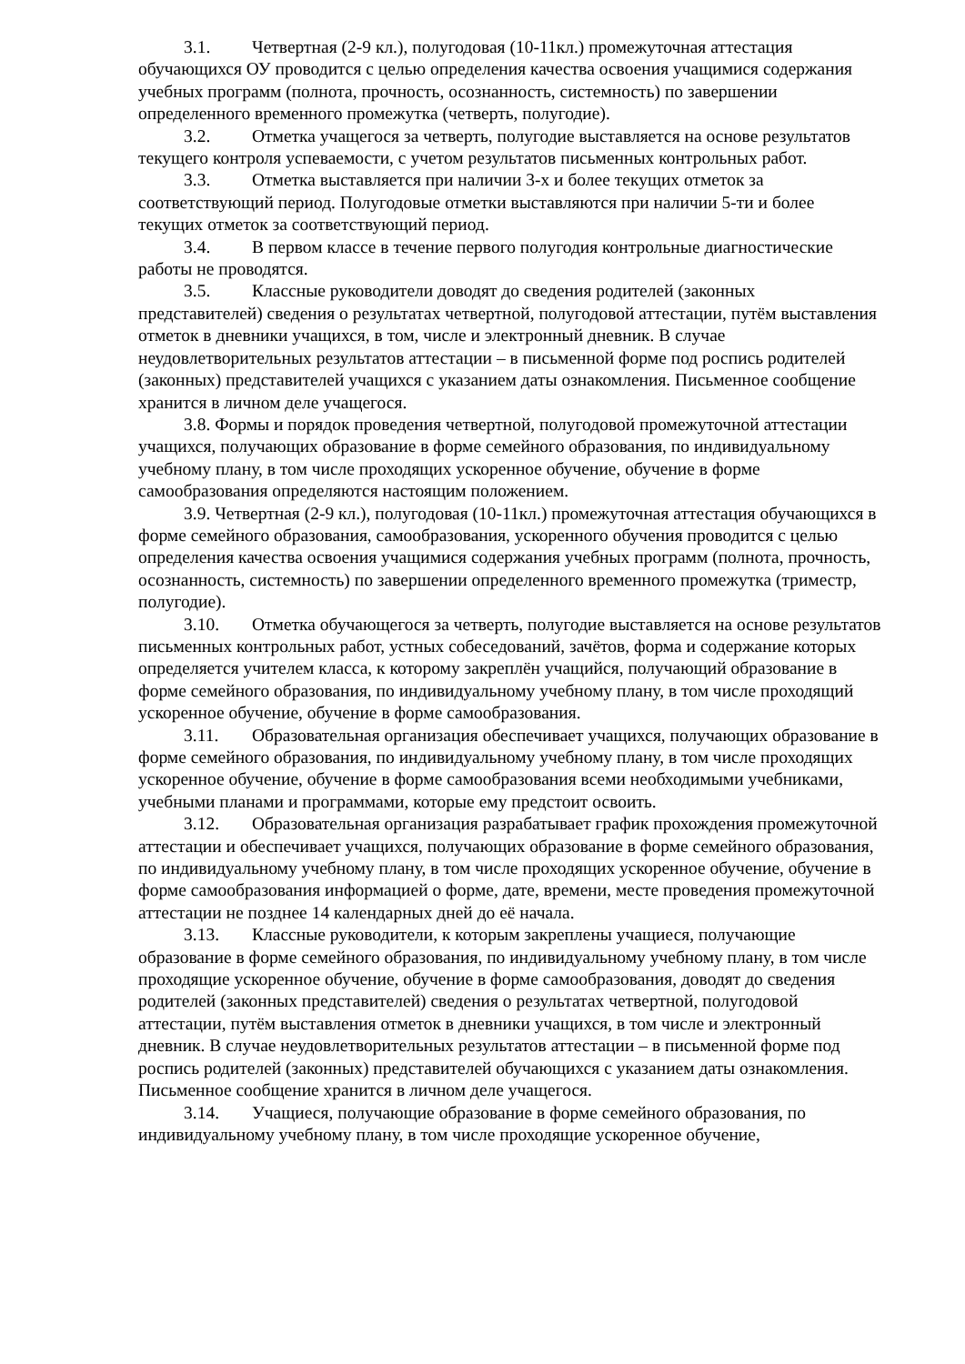3.1. Четвертная (2-9 кл.), полугодовая (10-11кл.) промежуточная аттестация обучающихся ОУ проводится с целью определения качества освоения учащимися содержания учебных программ (полнота, прочность, осознанность, системность) по завершении определенного временного промежутка (четверть, полугодие).
3.2. Отметка учащегося за четверть, полугодие выставляется на основе результатов текущего контроля успеваемости, с учетом результатов письменных контрольных работ.
3.3. Отметка выставляется при наличии 3-х и более текущих отметок за соответствующий период. Полугодовые отметки выставляются при наличии 5-ти и более текущих отметок за соответствующий период.
3.4. В первом классе в течение первого полугодия контрольные диагностические работы не проводятся.
3.5. Классные руководители доводят до сведения родителей (законных представителей) сведения о результатах четвертной, полугодовой аттестации, путём выставления отметок в дневники учащихся, в том, числе и электронный дневник. В случае неудовлетворительных результатов аттестации – в письменной форме под роспись родителей (законных) представителей учащихся с указанием даты ознакомления. Письменное сообщение хранится в личном деле учащегося.
3.8. Формы и порядок проведения четвертной, полугодовой промежуточной аттестации учащихся, получающих образование в форме семейного образования, по индивидуальному учебному плану, в том числе проходящих ускоренное обучение, обучение в форме самообразования определяются настоящим положением.
3.9. Четвертная (2-9 кл.), полугодовая (10-11кл.) промежуточная аттестация обучающихся в форме семейного образования, самообразования, ускоренного обучения проводится с целью определения качества освоения учащимися содержания учебных программ (полнота, прочность, осознанность, системность) по завершении определенного временного промежутка (триместр, полугодие).
3.10. Отметка обучающегося за четверть, полугодие выставляется на основе результатов письменных контрольных работ, устных собеседований, зачётов, форма и содержание которых определяется учителем класса, к которому закреплён учащийся, получающий образование в форме семейного образования, по индивидуальному учебному плану, в том числе проходящий ускоренное обучение, обучение в форме самообразования.
3.11. Образовательная организация обеспечивает учащихся, получающих образование в форме семейного образования, по индивидуальному учебному плану, в том числе проходящих ускоренное обучение, обучение в форме самообразования всеми необходимыми учебниками, учебными планами и программами, которые ему предстоит освоить.
3.12. Образовательная организация разрабатывает график прохождения промежуточной аттестации и обеспечивает учащихся, получающих образование в форме семейного образования, по индивидуальному учебному плану, в том числе проходящих ускоренное обучение, обучение в форме самообразования информацией о форме, дате, времени, месте проведения промежуточной аттестации не позднее 14 календарных дней до её начала.
3.13. Классные руководители, к которым закреплены учащиеся, получающие образование в форме семейного образования, по индивидуальному учебному плану, в том числе проходящие ускоренное обучение, обучение в форме самообразования, доводят до сведения родителей (законных представителей) сведения о результатах четвертной, полугодовой аттестации, путём выставления отметок в дневники учащихся, в том числе и электронный дневник. В случае неудовлетворительных результатов аттестации – в письменной форме под роспись родителей (законных) представителей обучающихся с указанием даты ознакомления. Письменное сообщение хранится в личном деле учащегося.
3.14. Учащиеся, получающие образование в форме семейного образования, по индивидуальному учебному плану, в том числе проходящие ускоренное обучение,